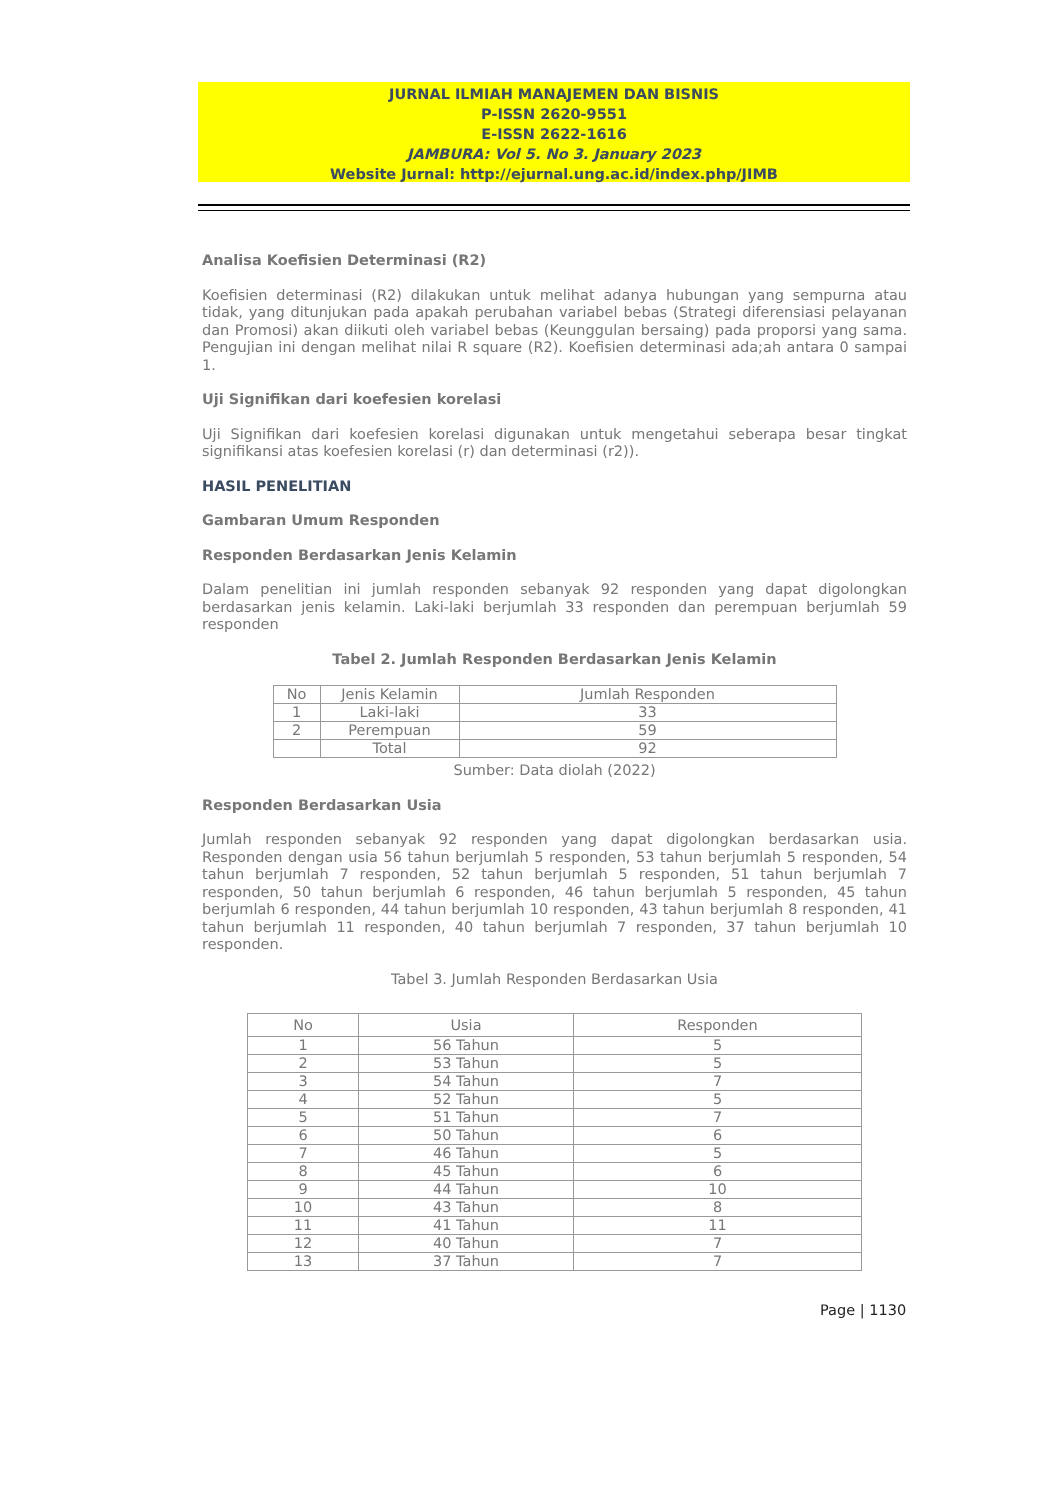JURNAL ILMIAH MANAJEMEN DAN BISNIS
P-ISSN 2620-9551
E-ISSN 2622-1616
JAMBURA: Vol 5. No 3. January 2023
Website Jurnal: http://ejurnal.ung.ac.id/index.php/JIMB
Analisa Koefisien Determinasi (R2)
Koefisien determinasi (R2) dilakukan untuk melihat adanya hubungan yang sempurna atau tidak, yang ditunjukan pada apakah perubahan variabel bebas (Strategi diferensiasi pelayanan dan Promosi) akan diikuti oleh variabel bebas (Keunggulan bersaing) pada proporsi yang sama. Pengujian ini dengan melihat nilai R square (R2). Koefisien determinasi ada;ah antara 0 sampai 1.
Uji Signifikan dari koefesien korelasi
Uji Signifikan dari koefesien korelasi digunakan untuk mengetahui seberapa besar tingkat signifikansi atas koefesien korelasi (r) dan determinasi (r2)).
HASIL PENELITIAN
Gambaran Umum Responden
Responden Berdasarkan Jenis Kelamin
Dalam penelitian ini jumlah responden sebanyak 92 responden yang dapat digolongkan berdasarkan jenis kelamin. Laki-laki berjumlah 33 responden dan perempuan berjumlah 59 responden
Tabel 2. Jumlah Responden Berdasarkan Jenis Kelamin
| No | Jenis Kelamin | Jumlah Responden |
| --- | --- | --- |
| 1 | Laki-laki | 33 |
| 2 | Perempuan | 59 |
| | Total | 92 |
Sumber: Data diolah (2022)
Responden Berdasarkan Usia
Jumlah responden sebanyak 92 responden yang dapat digolongkan berdasarkan usia. Responden dengan usia 56 tahun berjumlah 5 responden, 53 tahun berjumlah 5 responden, 54 tahun berjumlah 7 responden, 52 tahun berjumlah 5 responden, 51 tahun berjumlah 7 responden, 50 tahun berjumlah 6 responden, 46 tahun berjumlah 5 responden, 45 tahun berjumlah 6 responden, 44 tahun berjumlah 10 responden, 43 tahun berjumlah 8 responden, 41 tahun berjumlah 11 responden, 40 tahun berjumlah 7 responden, 37 tahun berjumlah 10 responden.
Tabel 3. Jumlah Responden Berdasarkan Usia
| No | Usia | Responden |
| --- | --- | --- |
| 1 | 56 Tahun | 5 |
| 2 | 53 Tahun | 5 |
| 3 | 54 Tahun | 7 |
| 4 | 52 Tahun | 5 |
| 5 | 51 Tahun | 7 |
| 6 | 50 Tahun | 6 |
| 7 | 46 Tahun | 5 |
| 8 | 45 Tahun | 6 |
| 9 | 44 Tahun | 10 |
| 10 | 43 Tahun | 8 |
| 11 | 41 Tahun | 11 |
| 12 | 40 Tahun | 7 |
| 13 | 37 Tahun | 7 |
Page | 1130